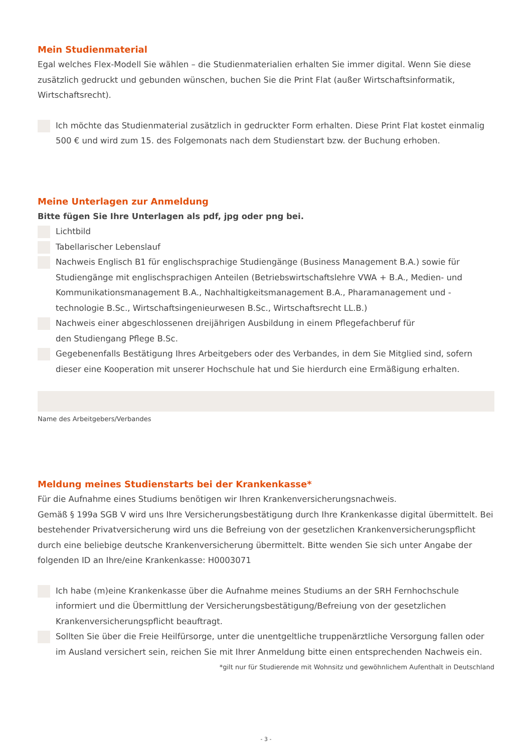Mein Studienmaterial
Egal welches Flex-Modell Sie wählen – die Studienmaterialien erhalten Sie immer digital. Wenn Sie diese zusätzlich gedruckt und gebunden wünschen, buchen Sie die Print Flat (außer Wirtschaftsinformatik, Wirtschaftsrecht).
Ich möchte das Studienmaterial zusätzlich in gedruckter Form erhalten. Diese Print Flat kostet einmalig 500 € und wird zum 15. des Folgemonats nach dem Studienstart bzw. der Buchung erhoben.
Meine Unterlagen zur Anmeldung
Bitte fügen Sie Ihre Unterlagen als pdf, jpg oder png bei.
Lichtbild
Tabellarischer Lebenslauf
Nachweis Englisch B1 für englischsprachige Studiengänge (Business Management B.A.) sowie für Studiengänge mit englischsprachigen Anteilen (Betriebswirtschaftslehre VWA + B.A., Medien- und Kommunikationsmanagement B.A., Nachhaltigkeitsmanagement B.A., Pharamanagement und -technologie B.Sc., Wirtschaftsingenieurwesen B.Sc., Wirtschaftsrecht LL.B.)
Nachweis einer abgeschlossenen dreijährigen Ausbildung in einem Pflegefachberuf für
den Studiengang Pflege B.Sc.
Gegebenenfalls Bestätigung Ihres Arbeitgebers oder des Verbandes, in dem Sie Mitglied sind, sofern dieser eine Kooperation mit unserer Hochschule hat und Sie hierdurch eine Ermäßigung erhalten.
Name des Arbeitgebers/Verbandes
Meldung meines Studienstarts bei der Krankenkasse*
Für die Aufnahme eines Studiums benötigen wir Ihren Krankenversicherungsnachweis.
Gemäß § 199a SGB V wird uns Ihre Versicherungsbestätigung durch Ihre Krankenkasse digital übermittelt. Bei bestehender Privatversicherung wird uns die Befreiung von der gesetzlichen Krankenversicherungspflicht durch eine beliebige deutsche Krankenversicherung übermittelt. Bitte wenden Sie sich unter Angabe der folgenden ID an Ihre/eine Krankenkasse: H0003071
Ich habe (m)eine Krankenkasse über die Aufnahme meines Studiums an der SRH Fernhochschule informiert und die Übermittlung der Versicherungsbestätigung/Befreiung von der gesetzlichen Krankenversicherungspflicht beauftragt.
Sollten Sie über die Freie Heilfürsorge, unter die unentgeltliche truppenärztliche Versorgung fallen oder im Ausland versichert sein, reichen Sie mit Ihrer Anmeldung bitte einen entsprechenden Nachweis ein.
*gilt nur für Studierende mit Wohnsitz und gewöhnlichem Aufenthalt in Deutschland
- 3 -